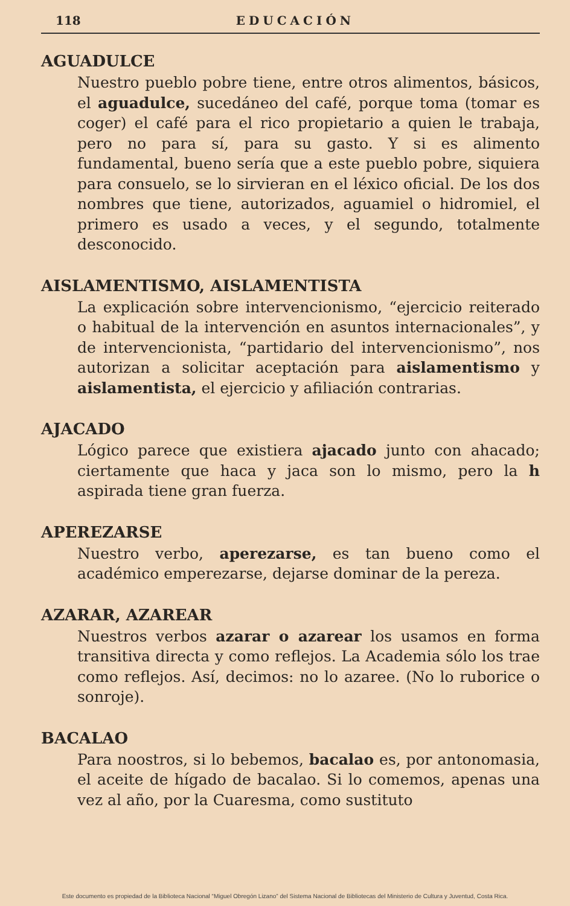118 EDUCACIÓN
AGUADULCE
Nuestro pueblo pobre tiene, entre otros alimentos, básicos, el aguadulce, sucedáneo del café, porque toma (tomar es coger) el café para el rico propietario a quien le trabaja, pero no para sí, para su gasto. Y si es alimento fundamental, bueno sería que a este pueblo pobre, siquiera para consuelo, se lo sirvieran en el léxico oficial. De los dos nombres que tiene, autorizados, aguamiel o hidromiel, el primero es usado a veces, y el segundo, totalmente desconocido.
AISLAMENTISMO, AISLAMENTISTA
La explicación sobre intervencionismo, “ejercicio reiterado o habitual de la intervención en asuntos internacionales”, y de intervencionista, “partidario del intervencionismo”, nos autorizan a solicitar aceptación para aislamentismo y aislamentista, el ejercicio y afiliación contrarias.
AJACADO
Lógico parece que existiera ajacado junto con ahacado; ciertamente que haca y jaca son lo mismo, pero la h aspirada tiene gran fuerza.
APEREZARSE
Nuestro verbo, aperezarse, es tan bueno como el académico emperezarse, dejarse dominar de la pereza.
AZARAR, AZAREAR
Nuestros verbos azarar o azarear los usamos en forma transitiva directa y como reflejos. La Academia sólo los trae como reflejos. Así, decimos: no lo azaree. (No lo ruborice o sonroje).
BACALAO
Para noostros, si lo bebemos, bacalao es, por antonomasia, el aceite de hígado de bacalao. Si lo comemos, apenas una vez al año, por la Cuaresma, como sustituto
Este documento es propiedad de la Biblioteca Nacional “Miguel Obregón Lizano” del Sistema Nacional de Bibliotecas del Ministerio de Cultura y Juventud, Costa Rica.